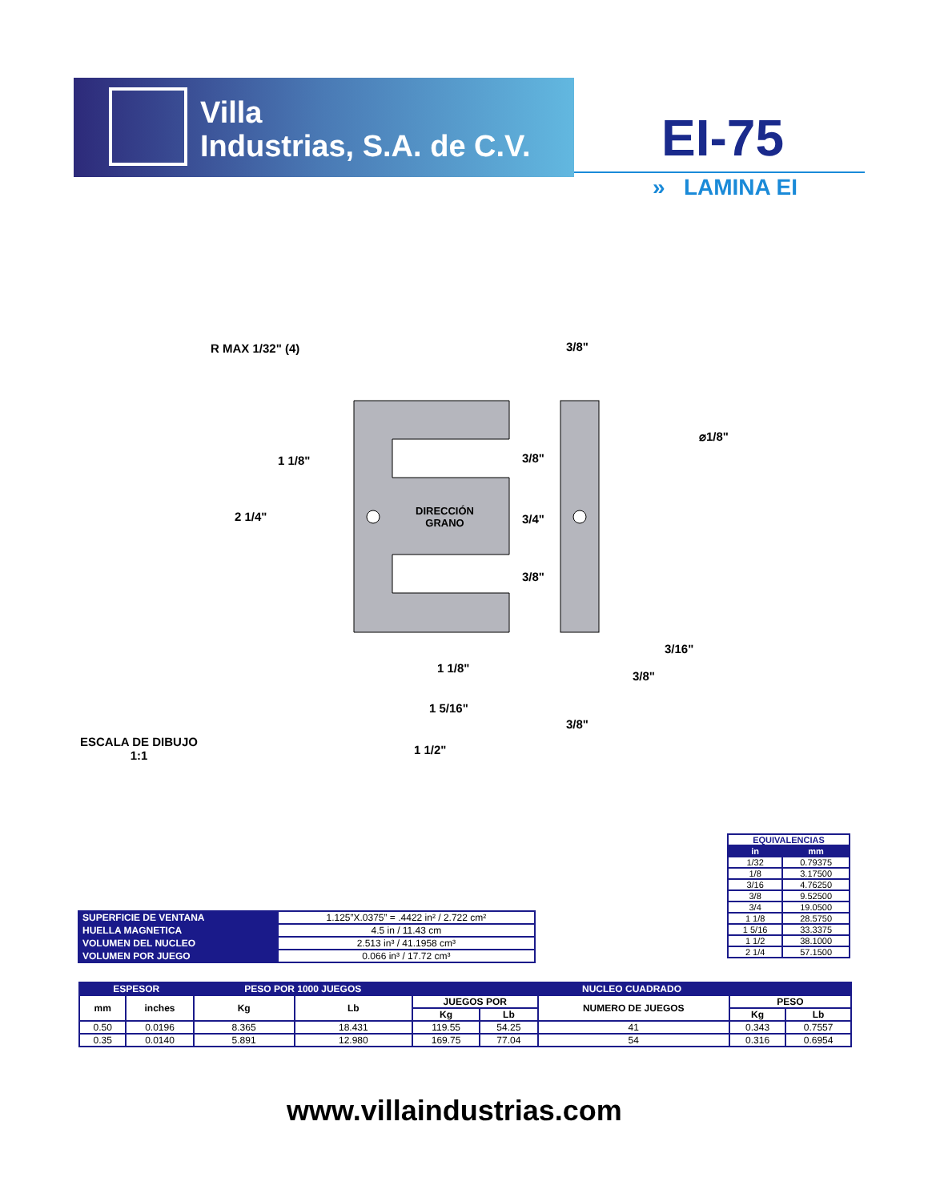Villa
Industrias, S.A. de C.V.
EI-75
» LAMINA EI
R MAX 1/32" (4) 3/8"
⌀1/8"
1 1/8" 3/8"
2 1/4"
DIRECCIÓN
GRANO
3/4"
3/8"
3/16"
1 1/8"
3/8"
1 5/16"
3/8"
ESCALA DE DIBUJO
1:1
1 1/2"
| EQUIVALENCIAS | |
| --- | --- |
| in | mm |
| 1/32 | 0.79375 |
| 1/8 | 3.17500 |
| 3/16 | 4.76250 |
| 3/8 | 9.52500 |
| 3/4 | 19.0500 |
| 1 1/8 | 28.5750 |
| 1 5/16 | 33.3375 |
| 1 1/2 | 38.1000 |
| 2 1/4 | 57.1500 |
| SUPERFICIE DE VENTANA | 1.125”X.0375” = .4422 in² / 2.722 cm² |
| HUELLA MAGNETICA | 4.5 in / 11.43 cm |
| VOLUMEN DEL NUCLEO | 2.513 in³ / 41.1958 cm³ |
| VOLUMEN POR JUEGO | 0.066 in³ / 17.72 cm³ |
| ESPESOR | | PESO POR 1000 JUEGOS | | NUCLEO CUADRADO | | | | |
| --- | --- | --- | --- | --- | --- | --- | --- | --- |
| mm | inches | Kg | Lb | JUEGOS POR | | NUMERO DE JUEGOS | PESO | |
| | | | | Kg | Lb | | Kg | Lb |
| 0.50 | 0.0196 | 8.365 | 18.431 | 119.55 | 54.25 | 41 | 0.343 | 0.7557 |
| 0.35 | 0.0140 | 5.891 | 12.980 | 169.75 | 77.04 | 54 | 0.316 | 0.6954 |
www.villaindustrias.com